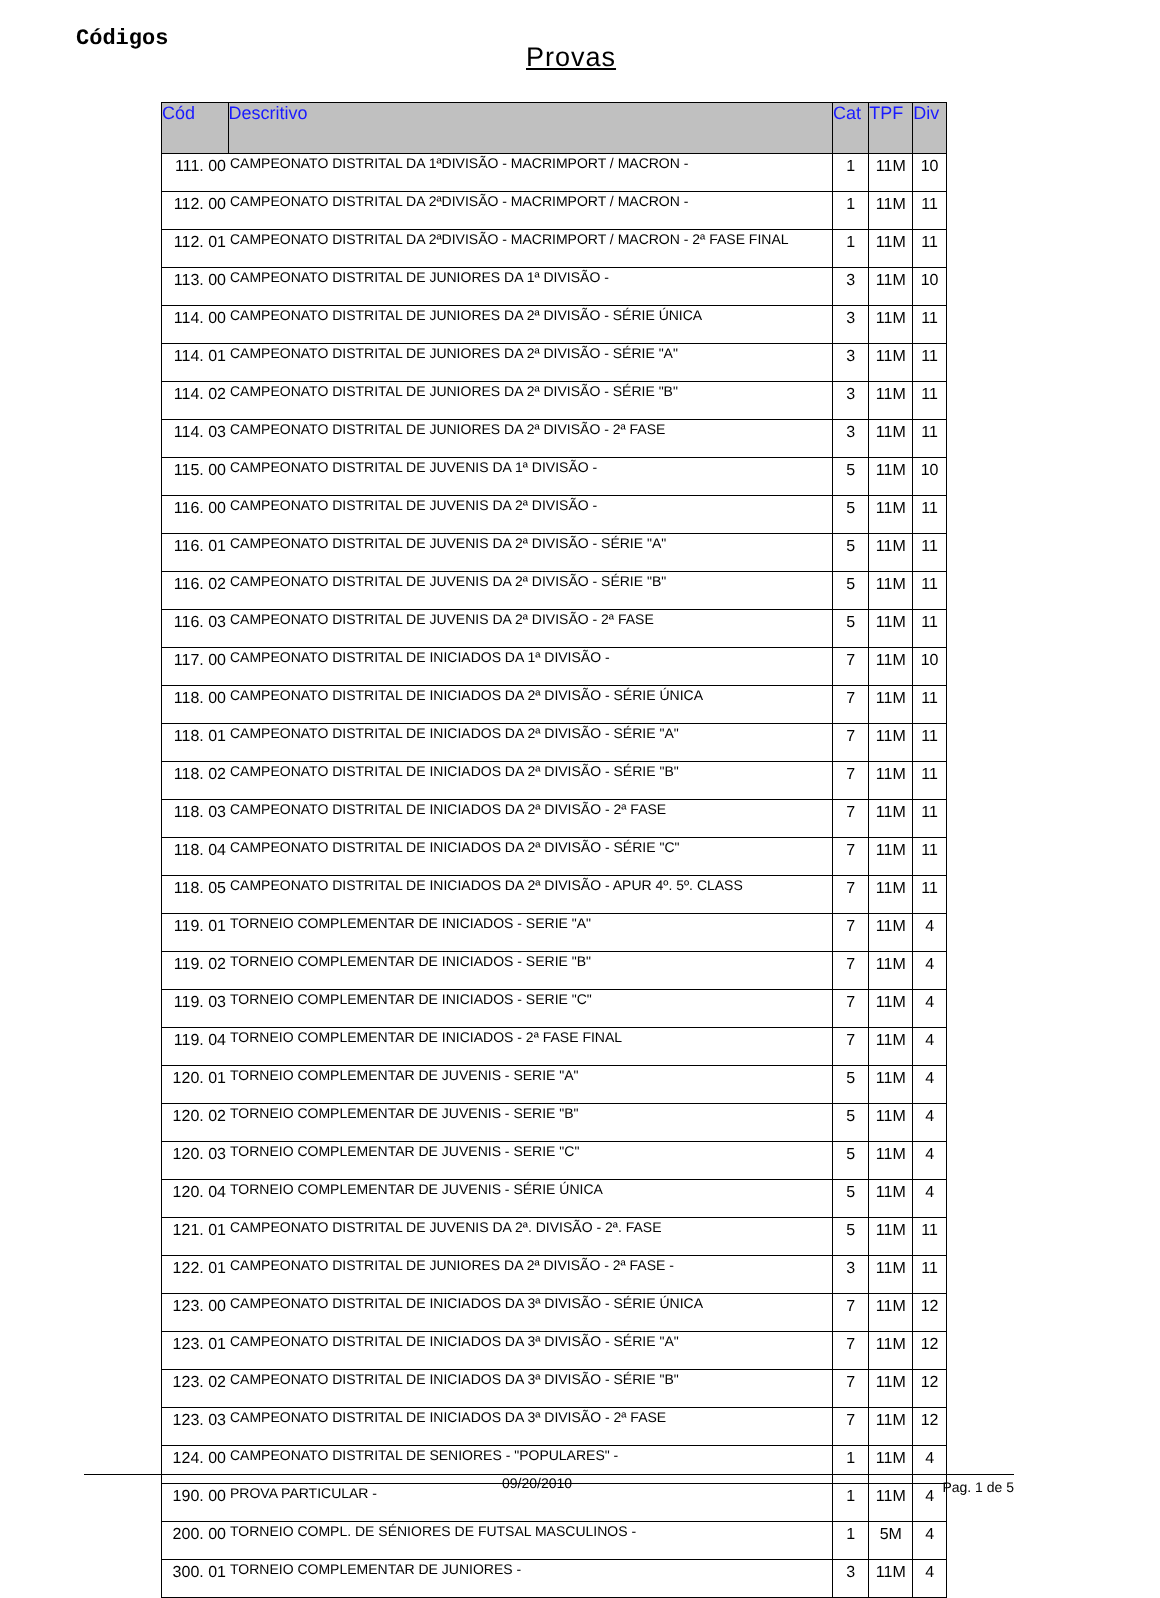Códigos
Provas
| Cód | Descritivo | Cat | TPF | Div |
| --- | --- | --- | --- | --- |
| 111. 00 | CAMPEONATO DISTRITAL DA 1ªDIVISÃO - MACRIMPORT / MACRON - | 1 | 11M | 10 |
| 112. 00 | CAMPEONATO DISTRITAL DA 2ªDIVISÃO - MACRIMPORT / MACRON - | 1 | 11M | 11 |
| 112. 01 | CAMPEONATO DISTRITAL DA 2ªDIVISÃO - MACRIMPORT / MACRON - 2ª FASE FINAL | 1 | 11M | 11 |
| 113. 00 | CAMPEONATO DISTRITAL DE JUNIORES DA 1ª DIVISÃO - | 3 | 11M | 10 |
| 114. 00 | CAMPEONATO DISTRITAL DE JUNIORES DA 2ª DIVISÃO - SÉRIE ÚNICA | 3 | 11M | 11 |
| 114. 01 | CAMPEONATO DISTRITAL DE JUNIORES DA 2ª DIVISÃO - SÉRIE "A" | 3 | 11M | 11 |
| 114. 02 | CAMPEONATO DISTRITAL DE JUNIORES DA 2ª DIVISÃO - SÉRIE "B" | 3 | 11M | 11 |
| 114. 03 | CAMPEONATO DISTRITAL DE JUNIORES DA 2ª DIVISÃO - 2ª FASE | 3 | 11M | 11 |
| 115. 00 | CAMPEONATO DISTRITAL DE JUVENIS DA 1ª DIVISÃO - | 5 | 11M | 10 |
| 116. 00 | CAMPEONATO DISTRITAL DE JUVENIS DA 2ª DIVISÃO - | 5 | 11M | 11 |
| 116. 01 | CAMPEONATO DISTRITAL DE JUVENIS DA 2ª DIVISÃO - SÉRIE "A" | 5 | 11M | 11 |
| 116. 02 | CAMPEONATO DISTRITAL DE JUVENIS DA 2ª DIVISÃO - SÉRIE "B" | 5 | 11M | 11 |
| 116. 03 | CAMPEONATO DISTRITAL DE JUVENIS DA 2ª DIVISÃO - 2ª FASE | 5 | 11M | 11 |
| 117. 00 | CAMPEONATO DISTRITAL DE INICIADOS DA 1ª DIVISÃO - | 7 | 11M | 10 |
| 118. 00 | CAMPEONATO DISTRITAL DE INICIADOS DA 2ª DIVISÃO - SÉRIE ÚNICA | 7 | 11M | 11 |
| 118. 01 | CAMPEONATO DISTRITAL DE INICIADOS DA 2ª DIVISÃO - SÉRIE "A" | 7 | 11M | 11 |
| 118. 02 | CAMPEONATO DISTRITAL DE INICIADOS DA 2ª DIVISÃO - SÉRIE "B" | 7 | 11M | 11 |
| 118. 03 | CAMPEONATO DISTRITAL DE INICIADOS DA 2ª DIVISÃO - 2ª FASE | 7 | 11M | 11 |
| 118. 04 | CAMPEONATO DISTRITAL DE INICIADOS DA 2ª DIVISÃO - SÉRIE "C" | 7 | 11M | 11 |
| 118. 05 | CAMPEONATO DISTRITAL DE INICIADOS DA 2ª DIVISÃO - APUR 4º. 5º. CLASS | 7 | 11M | 11 |
| 119. 01 | TORNEIO COMPLEMENTAR DE INICIADOS - SERIE "A" | 7 | 11M | 4 |
| 119. 02 | TORNEIO COMPLEMENTAR DE INICIADOS - SERIE "B" | 7 | 11M | 4 |
| 119. 03 | TORNEIO COMPLEMENTAR DE INICIADOS - SERIE "C" | 7 | 11M | 4 |
| 119. 04 | TORNEIO COMPLEMENTAR DE INICIADOS - 2ª FASE FINAL | 7 | 11M | 4 |
| 120. 01 | TORNEIO COMPLEMENTAR DE JUVENIS - SERIE "A" | 5 | 11M | 4 |
| 120. 02 | TORNEIO COMPLEMENTAR DE JUVENIS - SERIE "B" | 5 | 11M | 4 |
| 120. 03 | TORNEIO COMPLEMENTAR DE JUVENIS - SERIE "C" | 5 | 11M | 4 |
| 120. 04 | TORNEIO COMPLEMENTAR DE JUVENIS - SÉRIE ÚNICA | 5 | 11M | 4 |
| 121. 01 | CAMPEONATO DISTRITAL DE JUVENIS DA 2ª. DIVISÃO - 2ª. FASE | 5 | 11M | 11 |
| 122. 01 | CAMPEONATO DISTRITAL DE JUNIORES DA 2ª DIVISÃO - 2ª FASE - | 3 | 11M | 11 |
| 123. 00 | CAMPEONATO DISTRITAL DE INICIADOS DA 3ª DIVISÃO - SÉRIE ÚNICA | 7 | 11M | 12 |
| 123. 01 | CAMPEONATO DISTRITAL DE INICIADOS DA 3ª DIVISÃO - SÉRIE "A" | 7 | 11M | 12 |
| 123. 02 | CAMPEONATO DISTRITAL DE INICIADOS DA 3ª DIVISÃO - SÉRIE "B" | 7 | 11M | 12 |
| 123. 03 | CAMPEONATO DISTRITAL DE INICIADOS DA 3ª DIVISÃO - 2ª FASE | 7 | 11M | 12 |
| 124. 00 | CAMPEONATO DISTRITAL DE SENIORES - "POPULARES" - | 1 | 11M | 4 |
| 190. 00 | PROVA PARTICULAR - | 1 | 11M | 4 |
| 200. 00 | TORNEIO COMPL. DE SÉNIORES DE FUTSAL MASCULINOS - | 1 | 5M | 4 |
| 300. 01 | TORNEIO COMPLEMENTAR DE JUNIORES - | 3 | 11M | 4 |
09/20/2010 Pag. 1 de 5